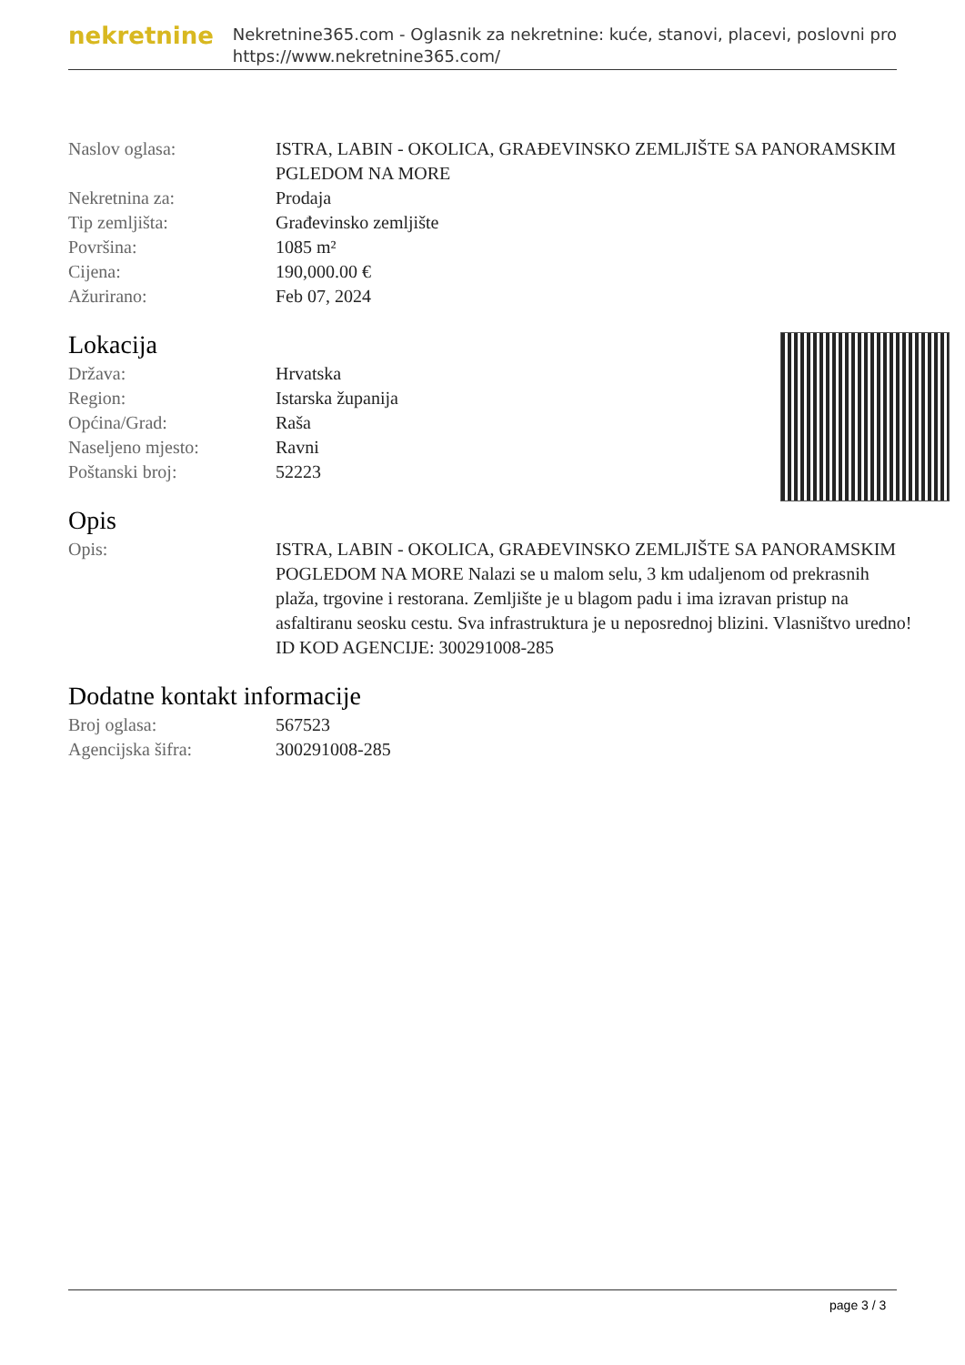nekretnine
Nekretnine365.com - Oglasnik za nekretnine: kuće, stanovi, placevi, poslovni pro
https://www.nekretnine365.com/
| Naslov oglasa: | ISTRA, LABIN - OKOLICA, GRAĐEVINSKO ZEMLJIŠTE SA PANORAMSKIM PGLEDOM NA MORE |
| Nekretnina za: | Prodaja |
| Tip zemljišta: | Građevinsko zemljište |
| Površina: | 1085 m² |
| Cijena: | 190,000.00 € |
| Ažurirano: | Feb 07, 2024 |
Lokacija
| Država: | Hrvatska |
| Region: | Istarska županija |
| Općina/Grad: | Raša |
| Naseljeno mjesto: | Ravni |
| Poštanski broj: | 52223 |
Opis
| Opis: | ISTRA, LABIN - OKOLICA, GRAĐEVINSKO ZEMLJIŠTE SA PANORAMSKIM POGLEDOM NA MORE Nalazi se u malom selu, 3 km udaljenom od prekrasnih plaža, trgovine i restorana. Zemljište je u blagom padu i ima izravan pristup na asfaltiranu seosku cestu. Sva infrastruktura je u neposrednoj blizini. Vlasništvo uredno! ID KOD AGENCIJE: 300291008-285 |
Dodatne kontakt informacije
| Broj oglasa: | 567523 |
| Agencijska šifra: | 300291008-285 |
page 3 / 3